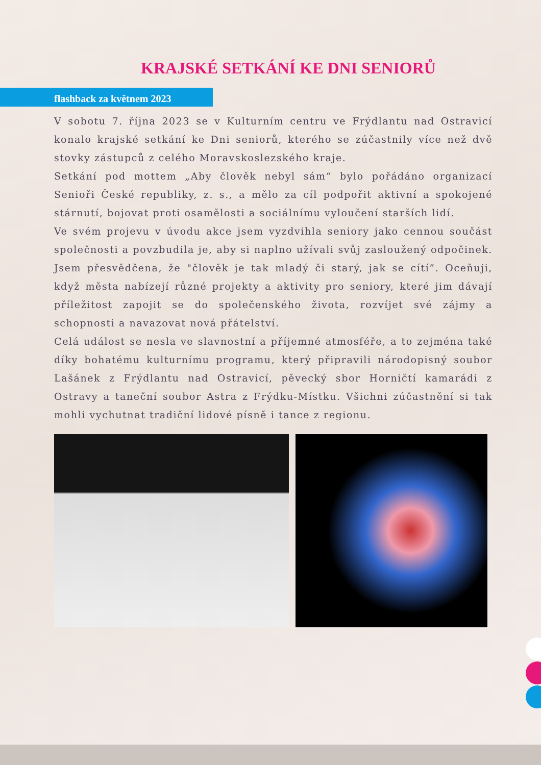KRAJSKÉ SETKÁNÍ KE DNI SENIORŮ
flashback za květnem 2023
V sobotu 7. října 2023 se v Kulturním centru ve Frýdlantu nad Ostravicí konalo krajské setkání ke Dni seniorů, kterého se zúčastnily více než dvě stovky zástupců z celého Moravskoslezského kraje.
Setkání pod mottem „Aby člověk nebyl sám“ bylo pořádáno organizací Senioři České republiky, z. s., a mělo za cíl podpořit aktivní a spokojené stárnutí, bojovat proti osamělosti a sociálnímu vyloučení starších lidí.
Ve svém projevu v úvodu akce jsem vyzdvihla seniory jako cennou součást společnosti a povzbudila je, aby si naplno užívali svůj zasloužený odpočinek. Jsem přesvědčena, že "člověk je tak mladý či starý, jak se cítí”. Oceňuji, když města nabízejí různé projekty a aktivity pro seniory, které jim dávají příležitost zapojit se do společenského života, rozvíjet své zájmy a schopnosti a navazovat nová přátelství.
Celá událost se nesla ve slavnostní a příjemné atmosféře, a to zejména také díky bohatému kulturnímu programu, který připravili národopisný soubor Lašánek z Frýdlantu nad Ostravicí, pěvecký sbor Horničtí kamarádi z Ostravy a taneční soubor Astra z Frýdku-Místku. Všichni zúčastnění si tak mohli vychutnat tradiční lidové písně i tance z regionu.